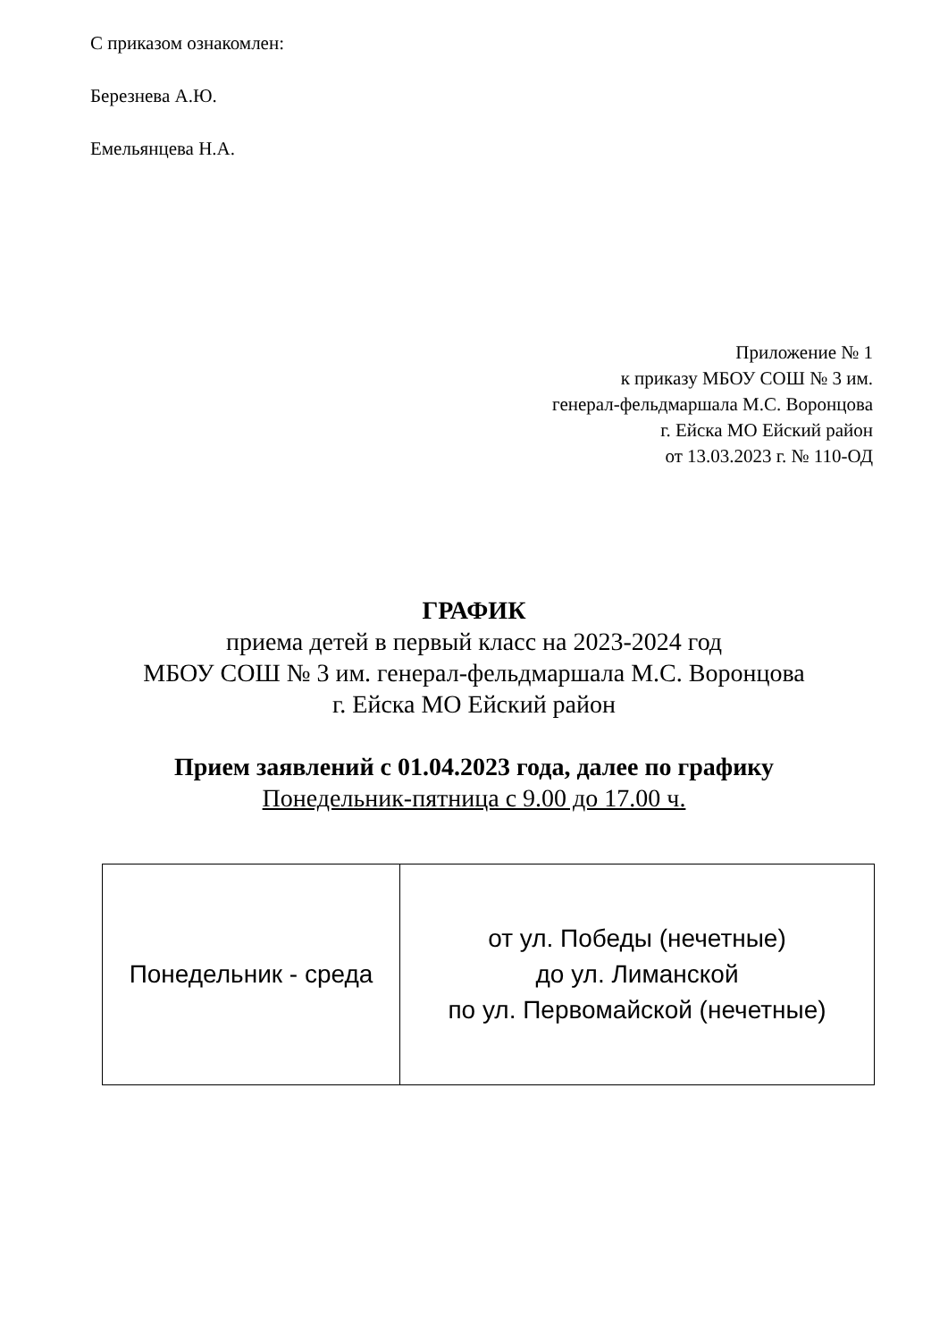С приказом ознакомлен:
Березнева А.Ю.
Емельянцева Н.А.
Приложение № 1
к приказу МБОУ СОШ № 3 им.
генерал-фельдмаршала М.С. Воронцова
г. Ейска МО Ейский район
от 13.03.2023 г. № 110-ОД
ГРАФИК
приема детей в первый класс на 2023-2024 год
МБОУ СОШ № 3 им. генерал-фельдмаршала М.С. Воронцова
г. Ейска МО Ейский район
Прием заявлений с 01.04.2023 года, далее по графику
Понедельник-пятница с 9.00 до 17.00 ч.
| Понедельник - среда | от ул. Победы (нечетные) до ул. Лиманской по ул. Первомайской (нечетные) |